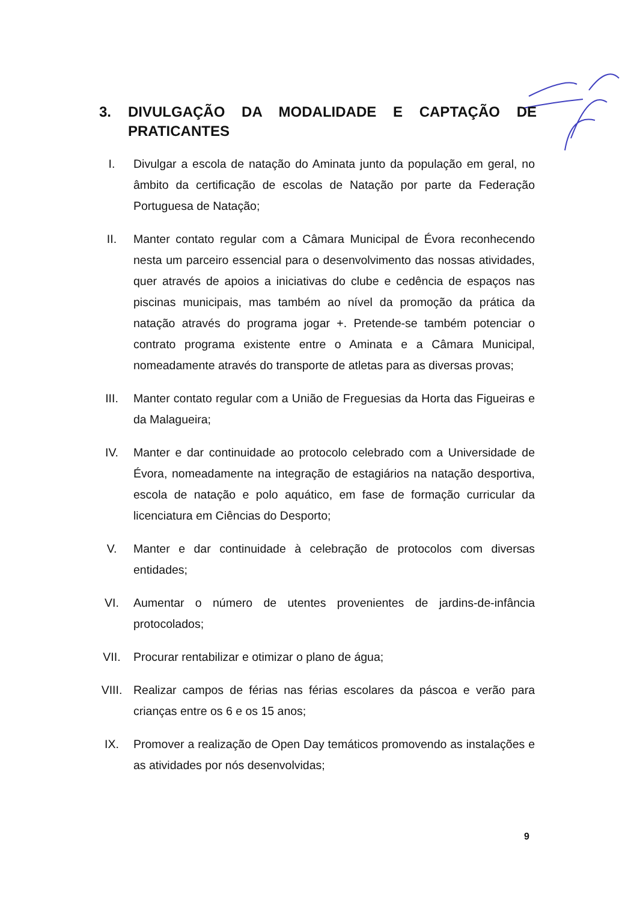3. DIVULGAÇÃO DA MODALIDADE E CAPTAÇÃO DE
PRATICANTES
I. Divulgar a escola de natação do Aminata junto da população em geral, no âmbito da certificação de escolas de Natação por parte da Federação Portuguesa de Natação;
II. Manter contato regular com a Câmara Municipal de Évora reconhecendo nesta um parceiro essencial para o desenvolvimento das nossas atividades, quer através de apoios a iniciativas do clube e cedência de espaços nas piscinas municipais, mas também ao nível da promoção da prática da natação através do programa jogar +. Pretende-se também potenciar o contrato programa existente entre o Aminata e a Câmara Municipal, nomeadamente através do transporte de atletas para as diversas provas;
III. Manter contato regular com a União de Freguesias da Horta das Figueiras e da Malagueira;
IV. Manter e dar continuidade ao protocolo celebrado com a Universidade de Évora, nomeadamente na integração de estagiários na natação desportiva, escola de natação e polo aquático, em fase de formação curricular da licenciatura em Ciências do Desporto;
V. Manter e dar continuidade à celebração de protocolos com diversas entidades;
VI. Aumentar o número de utentes provenientes de jardins-de-infância protocolados;
VII. Procurar rentabilizar e otimizar o plano de água;
VIII. Realizar campos de férias nas férias escolares da páscoa e verão para crianças entre os 6 e os 15 anos;
IX. Promover a realização de Open Day temáticos promovendo as instalações e as atividades por nós desenvolvidas;
9